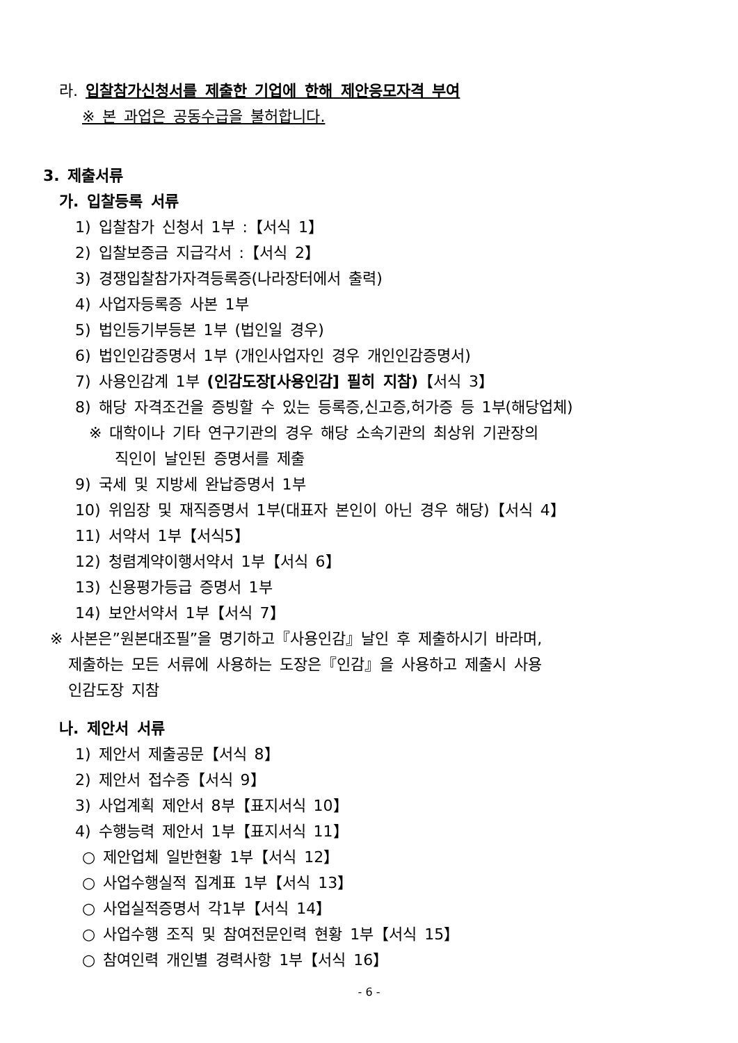라. 입찰참가신청서를 제출한 기업에 한해 제안응모자격 부여
※ 본 과업은 공동수급을 불허합니다.
3. 제출서류
가. 입찰등록 서류
1) 입찰참가 신청서 1부 :【서식 1】
2) 입찰보증금 지급각서 :【서식 2】
3) 경쟁입찰참가자격등록증(나라장터에서 출력)
4) 사업자등록증 사본 1부
5) 법인등기부등본 1부 (법인일 경우)
6) 법인인감증명서 1부 (개인사업자인 경우 개인인감증명서)
7) 사용인감계 1부 (인감도장[사용인감] 필히 지참)【서식 3】
8) 해당 자격조건을 증빙할 수 있는 등록증,신고증,허가증 등 1부(해당업체)
※ 대학이나 기타 연구기관의 경우 해당 소속기관의 최상위 기관장의
직인이 날인된 증명서를 제출
9) 국세 및 지방세 완납증명서 1부
10) 위임장 및 재직증명서 1부(대표자 본인이 아닌 경우 해당)【서식 4】
11) 서약서 1부【서식5】
12) 청렴계약이행서약서 1부【서식 6】
13) 신용평가등급 증명서 1부
14) 보안서약서 1부【서식 7】
※ 사본은”원본대조필”을 명기하고『사용인감』날인 후 제출하시기 바라며,
제출하는 모든 서류에 사용하는 도장은『인감』을 사용하고 제출시 사용
인감도장 지참
나. 제안서 서류
1) 제안서 제출공문【서식 8】
2) 제안서 접수증【서식 9】
3) 사업계획 제안서 8부【표지서식 10】
4) 수행능력 제안서 1부【표지서식 11】
○ 제안업체 일반현황 1부【서식 12】
○ 사업수행실적 집계표 1부【서식 13】
○ 사업실적증명서 각1부【서식 14】
○ 사업수행 조직 및 참여전문인력 현황 1부【서식 15】
○ 참여인력 개인별 경력사항 1부【서식 16】
- 6 -